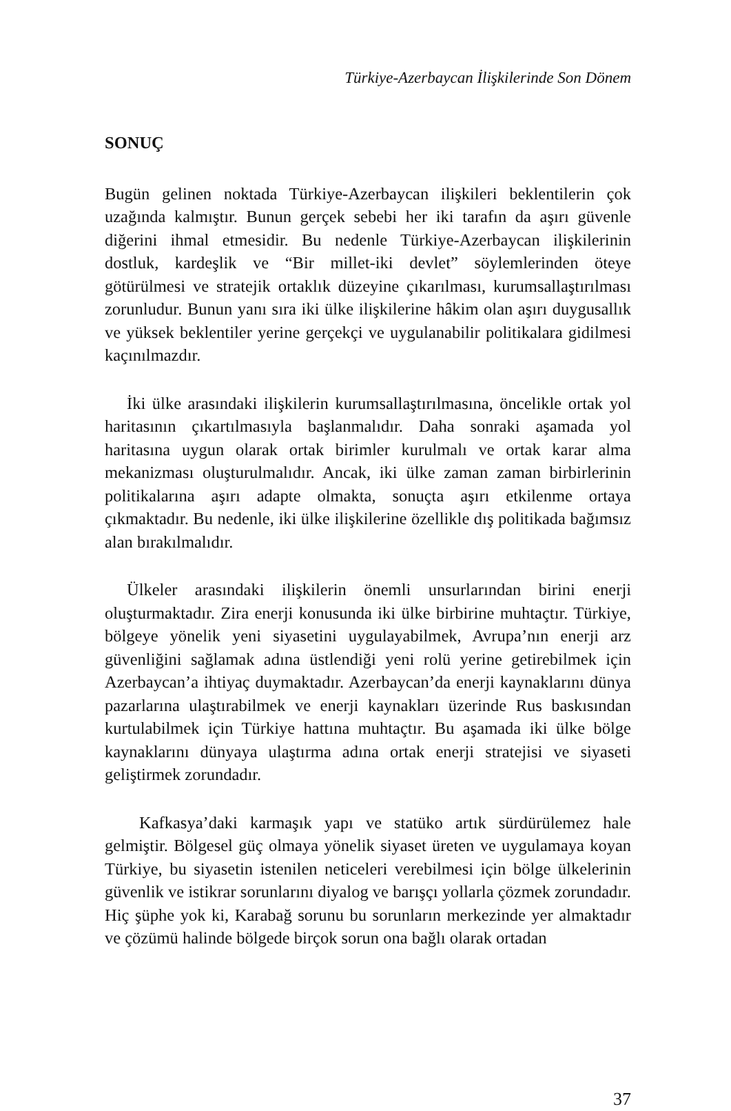Türkiye-Azerbaycan İlişkilerinde Son Dönem
SONUÇ
Bugün gelinen noktada Türkiye-Azerbaycan ilişkileri beklentilerin çok uzağında kalmıştır. Bunun gerçek sebebi her iki tarafın da aşırı güvenle diğerini ihmal etmesidir. Bu nedenle Türkiye-Azerbaycan ilişkilerinin dostluk, kardeşlik ve “Bir millet-iki devlet” söylemlerinden öteye götürülmesi ve stratejik ortaklık düzeyine çıkarılması, kurumsallaştırılması zorunludur. Bunun yanı sıra iki ülke ilişkilerine hâkim olan aşırı duygusallık ve yüksek beklentiler yerine gerçekçi ve uygulanabilir politikalara gidilmesi kaçınılmazdır.
İki ülke arasındaki ilişkilerin kurumsallaştırılmasına, öncelikle ortak yol haritasının çıkartılmasıyla başlanmalıdır. Daha sonraki aşamada yol haritasına uygun olarak ortak birimler kurulmalı ve ortak karar alma mekanizması oluşturulmalıdır. Ancak, iki ülke zaman zaman birbirlerinin politikalarına aşırı adapte olmakta, sonuçta aşırı etkilenme ortaya çıkmaktadır. Bu nedenle, iki ülke ilişkilerine özellikle dış politikada bağımsız alan bırakılmalıdır.
Ülkeler arasındaki ilişkilerin önemli unsurlarından birini enerji oluşturmaktadır. Zira enerji konusunda iki ülke birbirine muhtaçtır. Türkiye, bölgeye yönelik yeni siyasetini uygulayabilmek, Avrupa’nın enerji arz güvenliğini sağlamak adına üstlendiği yeni rolü yerine getirebilmek için Azerbaycan’a ihtiyaç duymaktadır. Azerbaycan’da enerji kaynaklarını dünya pazarlarına ulaştırabilmek ve enerji kaynakları üzerinde Rus baskısından kurtulabilmek için Türkiye hattına muhtaçtır. Bu aşamada iki ülke bölge kaynaklarını dünyaya ulaştırma adına ortak enerji stratejisi ve siyaseti geliştirmek zorundadır.
Kafkasya’daki karmaşık yapı ve statüko artık sürdürülemez hale gelmiştir. Bölgesel güç olmaya yönelik siyaset üreten ve uygulamaya koyan Türkiye, bu siyasetin istenilen neticeleri verebilmesi için bölge ülkelerinin güvenlik ve istikrar sorunlarını diyalog ve barışçı yollarla çözmek zorundadır. Hiç şüphe yok ki, Karabağ sorunu bu sorunların merkezinde yer almaktadır ve çözümü halinde bölgede birçok sorun ona bağlı olarak ortadan
37